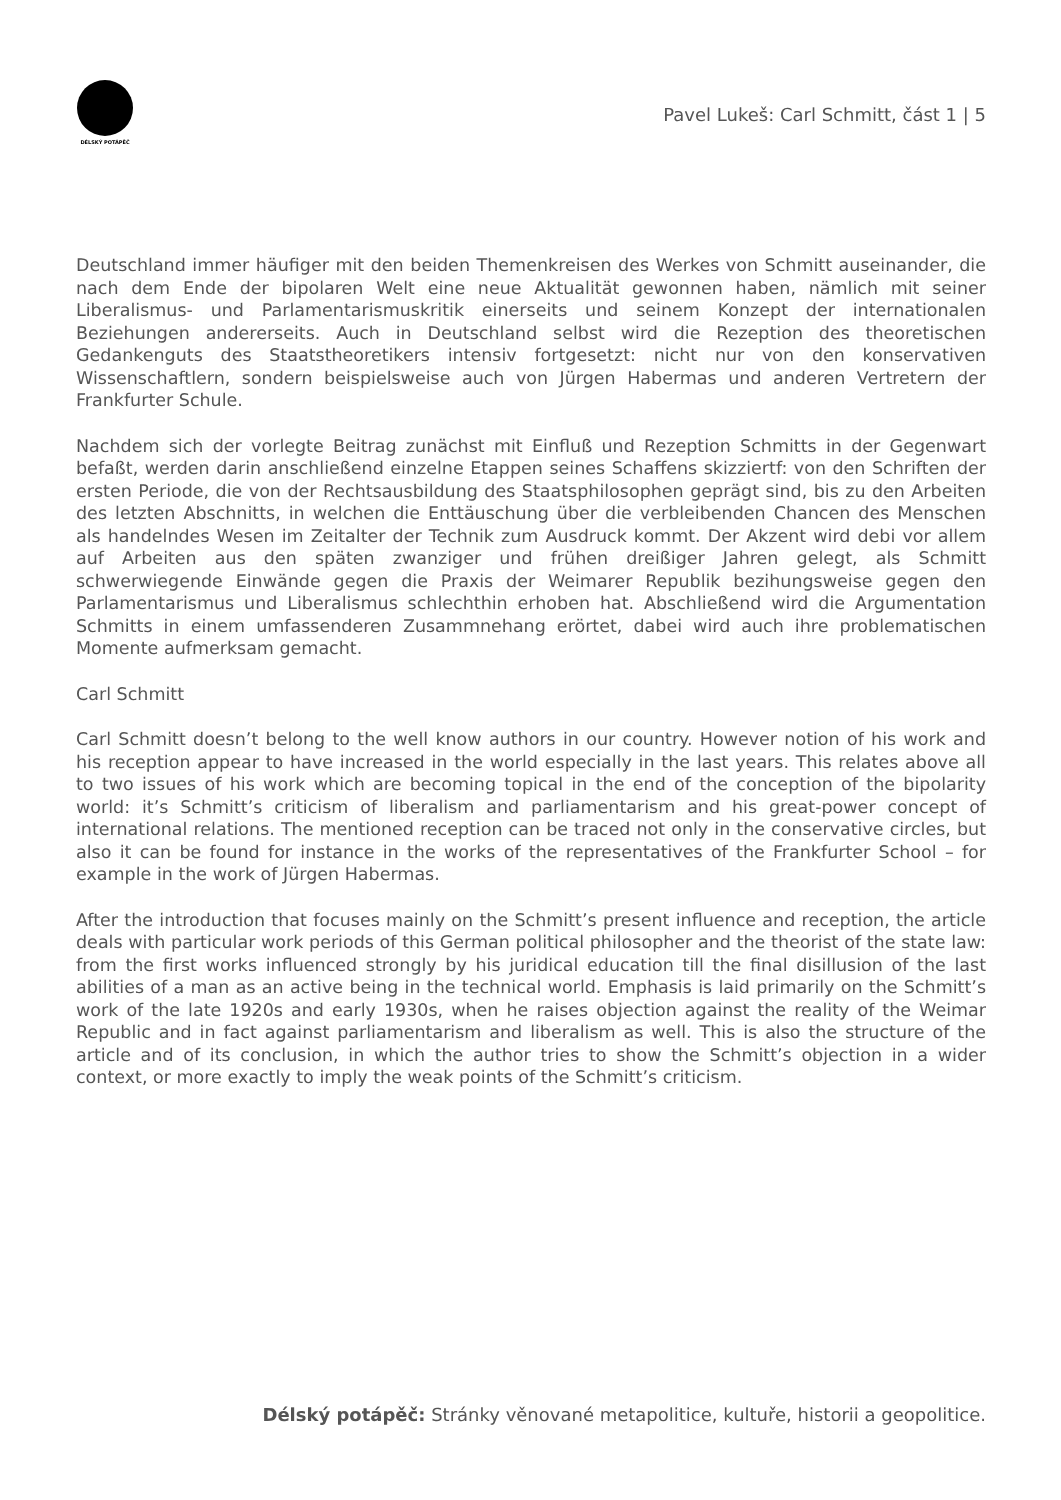DÉLSKÝ POTÁPĚČ
Pavel Lukeš: Carl Schmitt, část 1 | 5
Deutschland immer häufiger mit den beiden Themenkreisen des Werkes von Schmitt auseinander, die nach dem Ende der bipolaren Welt eine neue Aktualität gewonnen haben, nämlich mit seiner Liberalismus- und Parlamentarismuskritik einerseits und seinem Konzept der internationalen Beziehungen andererseits. Auch in Deutschland selbst wird die Rezeption des theoretischen Gedankenguts des Staatstheoretikers intensiv fortgesetzt: nicht nur von den konservativen Wissenschaftlern, sondern beispielsweise auch von Jürgen Habermas und anderen Vertretern der Frankfurter Schule.
Nachdem sich der vorlegte Beitrag zunächst mit Einfluß und Rezeption Schmitts in der Gegenwart befaßt, werden darin anschließend einzelne Etappen seines Schaffens skizziertf: von den Schriften der ersten Periode, die von der Rechtsausbildung des Staatsphilosophen geprägt sind, bis zu den Arbeiten des letzten Abschnitts, in welchen die Enttäuschung über die verbleibenden Chancen des Menschen als handelndes Wesen im Zeitalter der Technik zum Ausdruck kommt. Der Akzent wird debi vor allem auf Arbeiten aus den späten zwanziger und frühen dreißiger Jahren gelegt, als Schmitt schwerwiegende Einwände gegen die Praxis der Weimarer Republik bezihungsweise gegen den Parlamentarismus und Liberalismus schlechthin erhoben hat. Abschließend wird die Argumentation Schmitts in einem umfassenderen Zusammnehang erörtet, dabei wird auch ihre problematischen Momente aufmerksam gemacht.
Carl Schmitt
Carl Schmitt doesn’t belong to the well know authors in our country. However notion of his work and his reception appear to have increased in the world especially in the last years. This relates above all to two issues of his work which are becoming topical in the end of the conception of the bipolarity world: it’s Schmitt’s criticism of liberalism and parliamentarism and his great-power concept of international relations. The mentioned reception can be traced not only in the conservative circles, but also it can be found for instance in the works of the representatives of the Frankfurter School – for example in the work of Jürgen Habermas.
After the introduction that focuses mainly on the Schmitt’s present influence and reception, the article deals with particular work periods of this German political philosopher and the theorist of the state law: from the first works influenced strongly by his juridical education till the final disillusion of the last abilities of a man as an active being in the technical world. Emphasis is laid primarily on the Schmitt’s work of the late 1920s and early 1930s, when he raises objection against the reality of the Weimar Republic and in fact against parliamentarism and liberalism as well. This is also the structure of the article and of its conclusion, in which the author tries to show the Schmitt’s objection in a wider context, or more exactly to imply the weak points of the Schmitt’s criticism.
Délský potápěč: Stránky věnované metapolitice, kultuře, historii a geopolitice.